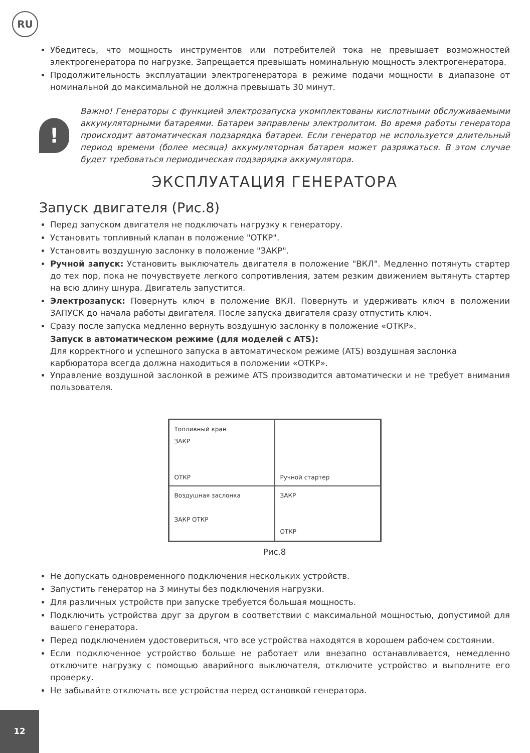RU
Убедитесь, что мощность инструментов или потребителей тока не превышает возможностей электрогенератора по нагрузке. Запрещается превышать номинальную мощность электрогенератора.
Продолжительность эксплуатации электрогенератора в режиме подачи мощности в диапазоне от номинальной до максимальной не должна превышать 30 минут.
!
Важно! Генераторы с функцией электрозапуска укомплектованы кислотными обслуживаемыми аккумуляторными батареями. Батареи заправлены электролитом. Во время работы генератора происходит автоматическая подзарядка батареи. Если генератор не используется длительный период времени (более месяца) аккумуляторная батарея может разряжаться. В этом случае будет требоваться периодическая подзарядка аккумулятора.
ЭКСПЛУАТАЦИЯ ГЕНЕРАТОРА
Запуск двигателя (Рис.8)
Перед запуском двигателя не подключать нагрузку к генератору.
Установить топливный клапан в положение "ОТКР".
Установить воздушную заслонку в положение "ЗАКР".
Ручной запуск: Установить выключатель двигателя в положение "ВКЛ". Медленно потянуть стартер до тех пор, пока не почувствуете легкого сопротивления, затем резким движением вытянуть стартер на всю длину шнура. Двигатель запустится.
Электрозапуск: Повернуть ключ в положение ВКЛ. Повернуть и удерживать ключ в положении ЗАПУСК до начала работы двигателя. После запуска двигателя сразу отпустить ключ.
Сразу после запуска медленно вернуть воздушную заслонку в положение «ОТКР».
Запуск в автоматическом режиме (для моделей с ATS):
Для корректного и успешного запуска в автоматическом режиме (ATS) воздушная заслонка карбюратора всегда должна находиться в положении «ОТКР».
Управление воздушной заслонкой в режиме ATS производится автоматически и не требует внимания пользователя.
Топливный кран
ЗАКР
ОТКР
Ручной стартер
Воздушная заслонка
ЗАКР ОТКР
ЗАКР
ОТКР
Рис.8
Не допускать одновременного подключения нескольких устройств.
Запустить генератор на 3 минуты без подключения нагрузки.
Для различных устройств при запуске требуется большая мощность.
Подключить устройства друг за другом в соответствии с максимальной мощностью, допустимой для вашего генератора.
Перед подключением удостовериться, что все устройства находятся в хорошем рабочем состоянии.
Если подключенное устройство больше не работает или внезапно останавливается, немедленно отключите нагрузку с помощью аварийного выключателя, отключите устройство и выполните его проверку.
Не забывайте отключать все устройства перед остановкой генератора.
12